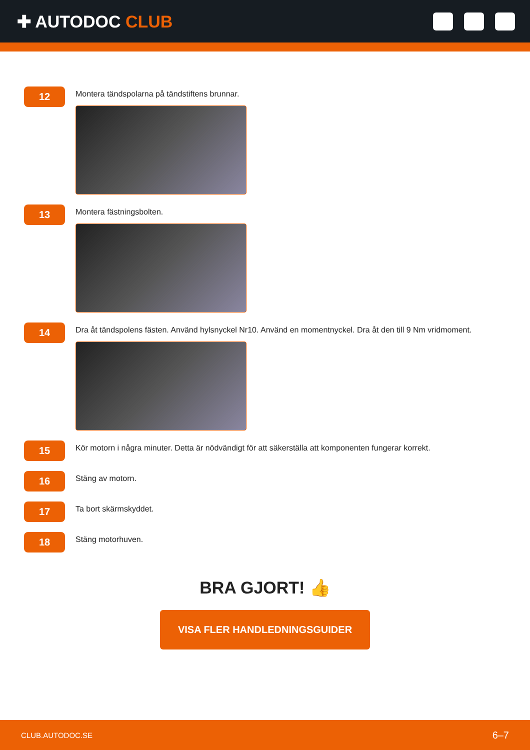✚ AUTODOC CLUB
12
Montera tändspolarna på tändstiftens brunnar.
13
Montera fästningsbolten.
14
Dra åt tändspolens fästen. Använd hylsnyckel Nr10. Använd en momentnyckel. Dra åt den till 9 Nm vridmoment.
15
Kör motorn i några minuter. Detta är nödvändigt för att säkerställa att komponenten fungerar korrekt.
16
Stäng av motorn.
17
Ta bort skärmskyddet.
18
Stäng motorhuven.
BRA GJORT! 👍
VISA FLER HANDLEDNINGSGUIDER
CLUB.AUTODOC.SE 6–7